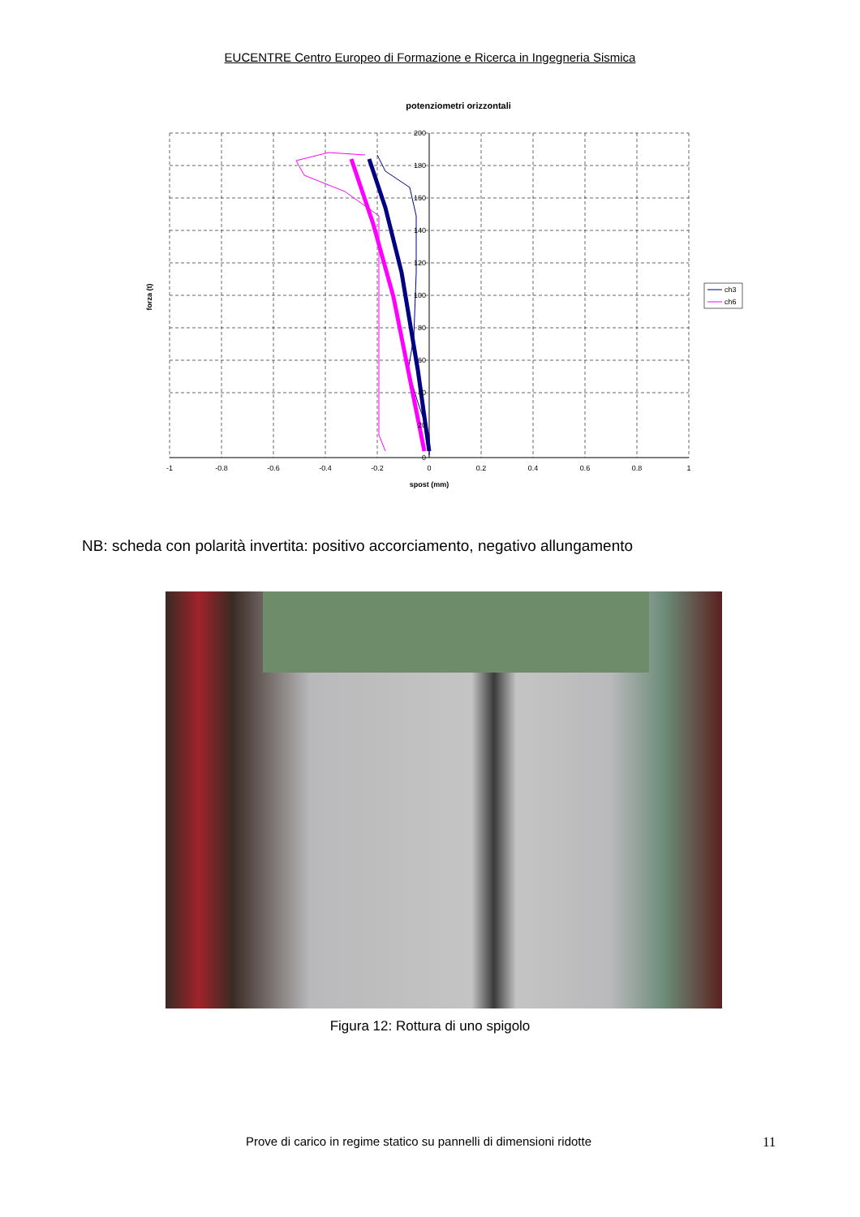EUCENTRE Centro Europeo di Formazione e Ricerca in Ingegneria Sismica
potenziometri orizzontali
-1
-0.8
-0.6
-0.4
-0.2
0
0.2
0.4
0.6
0.8
1
spost (mm)
200
180
160
140
120
100
80
60
40
20
0
forza (t)
ch3
ch6
NB: scheda con polarità invertita: positivo accorciamento, negativo allungamento
Figura 12: Rottura di uno spigolo
Prove di carico in regime statico su pannelli di dimensioni ridotte 11